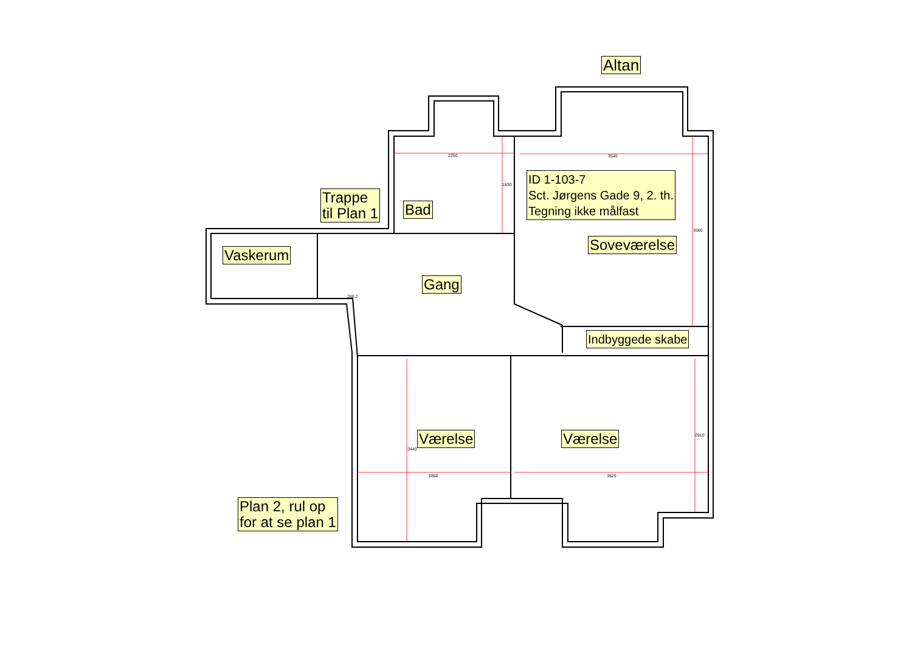Altan
ID 1-103-7
Sct. Jørgens Gade 9, 2. th.
Tegning ikke målfast
Trappe
til Plan 1
Bad
Soveværelse
Vaskerum
Gang
Indbyggede skabe
Værelse Værelse
Plan 2, rul op
for at se plan 1
2250 3540
1830
3560
260.2
3440
2910
2850 3620